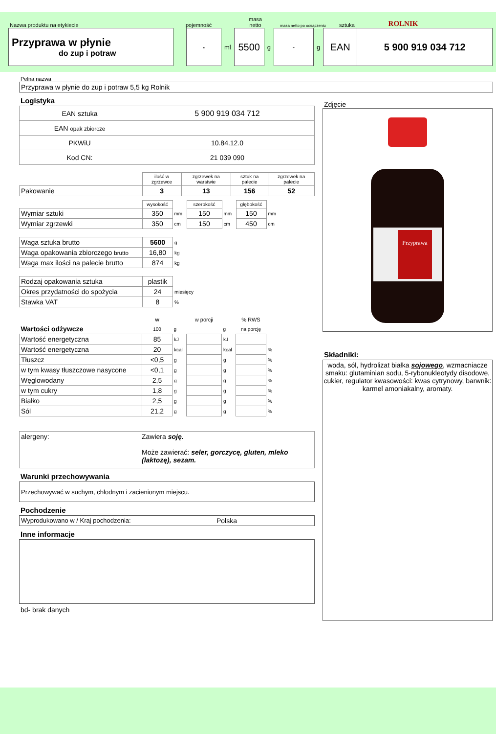Nazwa produktu na etykiecie
pojemność
masa
netto
masa netto po odsączeniu
sztuka
ROLNIK
Przyprawa w płynie
do zup i potraw
-
ml
5500
g
-
g
EAN 5 900 919 034 712
Pełna nazwa
Przyprawa w płynie do zup i potraw 5,5 kg Rolnik
Logistyka
| EAN sztuka | 5 900 919 034 712 |
| EAN opak zbiorcze | |
| PKWiU | 10.84.12.0 |
| Kod CN: | 21 039 090 |
| | ilość w zgrzewce | zgrzewek na warstwie | sztuk na palecie | zgrzewek na palecie |
| Pakowanie | 3 | 13 | 156 | 52 |
| | wysokość | | szerokość | | głębokość | |
| Wymiar sztuki | 350 | mm | 150 | mm | 150 | mm |
| Wymiar zgrzewki | 350 | cm | 150 | cm | 450 | cm |
| Waga sztuka brutto | 5600 | g |
| Waga opakowania zbiorczego brutto | 16,80 | kg |
| Waga max ilości na palecie brutto | 874 | kg |
| Rodzaj opakowania sztuka | plastik | |
| Okres przydatności do spożycia | 24 | miesięcy |
| Stawka VAT | 8 | % |
| | w | | w porcji | | % RWS | |
| Wartości odżywcze | 100 | g | | g | na porcję | |
| Wartość energetyczna | 85 | kJ | | kJ | | |
| Wartość energetyczna | 20 | kcal | | kcal | | % |
| Tłuszcz | <0,5 | g | | g | | % |
| w tym kwasy tłuszczowe nasycone | <0,1 | g | | g | | % |
| Węglowodany | 2,5 | g | | g | | % |
| w tym cukry | 1,8 | g | | g | | % |
| Białko | 2,5 | g | | g | | % |
| Sól | 21,2 | g | | g | | % |
| alergeny: | Zawiera soję. Może zawierać: seler, gorczycę, gluten, mleko (laktozę), sezam. |
Warunki przechowywania
Przechowywać w suchym, chłodnym i zacienionym miejscu.
Pochodzenie
Wyprodukowano w / Kraj pochodzenia: Polska
Inne informacje
bd- brak danych
Zdjęcie
Przyprawa
Składniki:
woda, sól, hydrolizat białka sojowego, wzmacniacze smaku: glutaminian sodu, 5-rybonukleotydy disodowe, cukier, regulator kwasowości: kwas cytrynowy, barwnik: karmel amoniakalny, aromaty.